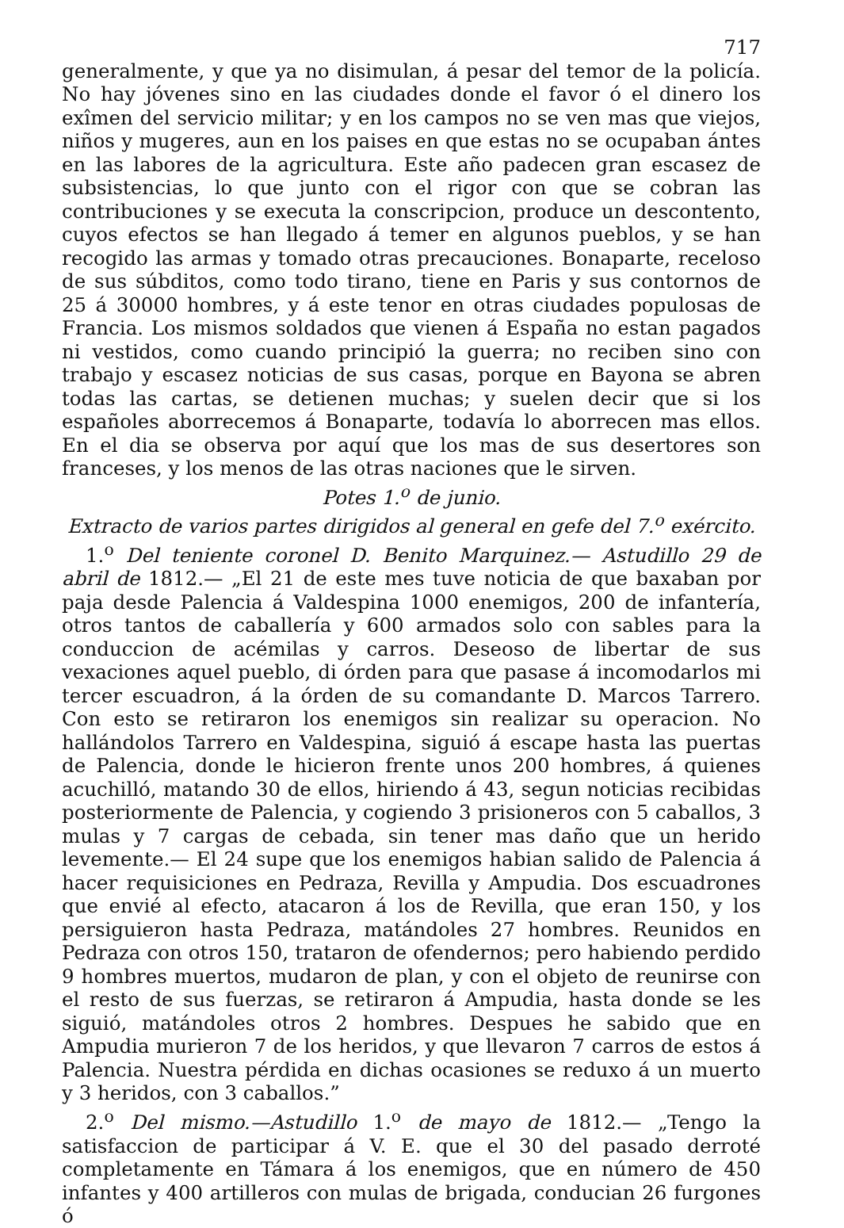717
generalmente, y que ya no disimulan, á pesar del temor de la policía. No hay jóvenes sino en las ciudades donde el favor ó el dinero los exîmen del servicio militar; y en los campos no se ven mas que viejos, niños y mugeres, aun en los paises en que estas no se ocupaban ántes en las labores de la agricultura. Este año padecen gran escasez de subsistencias, lo que junto con el rigor con que se cobran las contribuciones y se executa la conscripcion, produce un descontento, cuyos efectos se han llegado á temer en algunos pueblos, y se han recogido las armas y tomado otras precauciones. Bonaparte, receloso de sus súbditos, como todo tirano, tiene en Paris y sus contornos de 25 á 30000 hombres, y á este tenor en otras ciudades populosas de Francia. Los mismos soldados que vienen á España no estan pagados ni vestidos, como cuando principió la guerra; no reciben sino con trabajo y escasez noticias de sus casas, porque en Bayona se abren todas las cartas, se detienen muchas; y suelen decir que si los españoles aborrecemos á Bonaparte, todavía lo aborrecen mas ellos. En el dia se observa por aquí que los mas de sus desertores son franceses, y los menos de las otras naciones que le sirven.
Potes 1.<sup>o</sup> de junio.
Extracto de varios partes dirigidos al general en gefe del 7.<sup>o</sup> exército.
1.<sup>o</sup> Del teniente coronel D. Benito Marquinez.— Astudillo 29 de abril de 1812.— „El 21 de este mes tuve noticia de que baxaban por paja desde Palencia á Valdespina 1000 enemigos, 200 de infantería, otros tantos de caballería y 600 armados solo con sables para la conduccion de acémilas y carros. Deseoso de libertar de sus vexaciones aquel pueblo, di órden para que pasase á incomodarlos mi tercer escuadron, á la órden de su comandante D. Marcos Tarrero. Con esto se retiraron los enemigos sin realizar su operacion. No hallándolos Tarrero en Valdespina, siguió á escape hasta las puertas de Palencia, donde le hicieron frente unos 200 hombres, á quienes acuchilló, matando 30 de ellos, hiriendo á 43, segun noticias recibidas posteriormente de Palencia, y cogiendo 3 prisioneros con 5 caballos, 3 mulas y 7 cargas de cebada, sin tener mas daño que un herido levemente.— El 24 supe que los enemigos habian salido de Palencia á hacer requisiciones en Pedraza, Revilla y Ampudia. Dos escuadrones que envié al efecto, atacaron á los de Revilla, que eran 150, y los persiguieron hasta Pedraza, matándoles 27 hombres. Reunidos en Pedraza con otros 150, trataron de ofendernos; pero habiendo perdido 9 hombres muertos, mudaron de plan, y con el objeto de reunirse con el resto de sus fuerzas, se retiraron á Ampudia, hasta donde se les siguió, matándoles otros 2 hombres. Despues he sabido que en Ampudia murieron 7 de los heridos, y que llevaron 7 carros de estos á Palencia. Nuestra pérdida en dichas ocasiones se reduxo á un muerto y 3 heridos, con 3 caballos.”
2.<sup>o</sup> Del mismo.—Astudillo 1.<sup>o</sup> de mayo de 1812.— „Tengo la satisfaccion de participar á V. E. que el 30 del pasado derroté completamente en Támara á los enemigos, que en número de 450 infantes y 400 artilleros con mulas de brigada, conducian 26 furgones ó